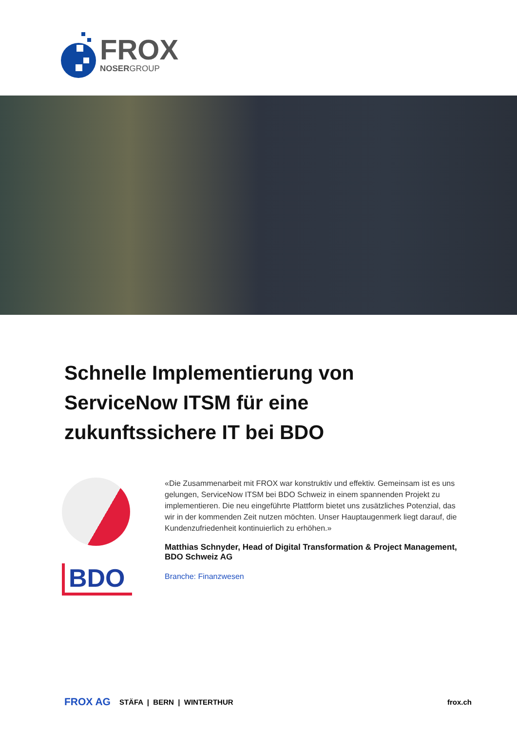FROX
NOSERGROUP
Schnelle Implementierung von ServiceNow ITSM für eine zukunftssichere IT bei BDO
BDO
«Die Zusammenarbeit mit FROX war konstruktiv und effektiv. Gemeinsam ist es uns gelungen, ServiceNow ITSM bei BDO Schweiz in einem spannenden Projekt zu implementieren. Die neu eingeführte Plattform bietet uns zusätzliches Potenzial, das wir in der kommenden Zeit nutzen möchten. Unser Hauptaugenmerk liegt darauf, die Kundenzufriedenheit kontinuierlich zu erhöhen.»
Matthias Schnyder, Head of Digital Transformation & Project Management, BDO Schweiz AG
Branche: Finanzwesen
FROX AG STÄFA | BERN | WINTERTHUR frox.ch